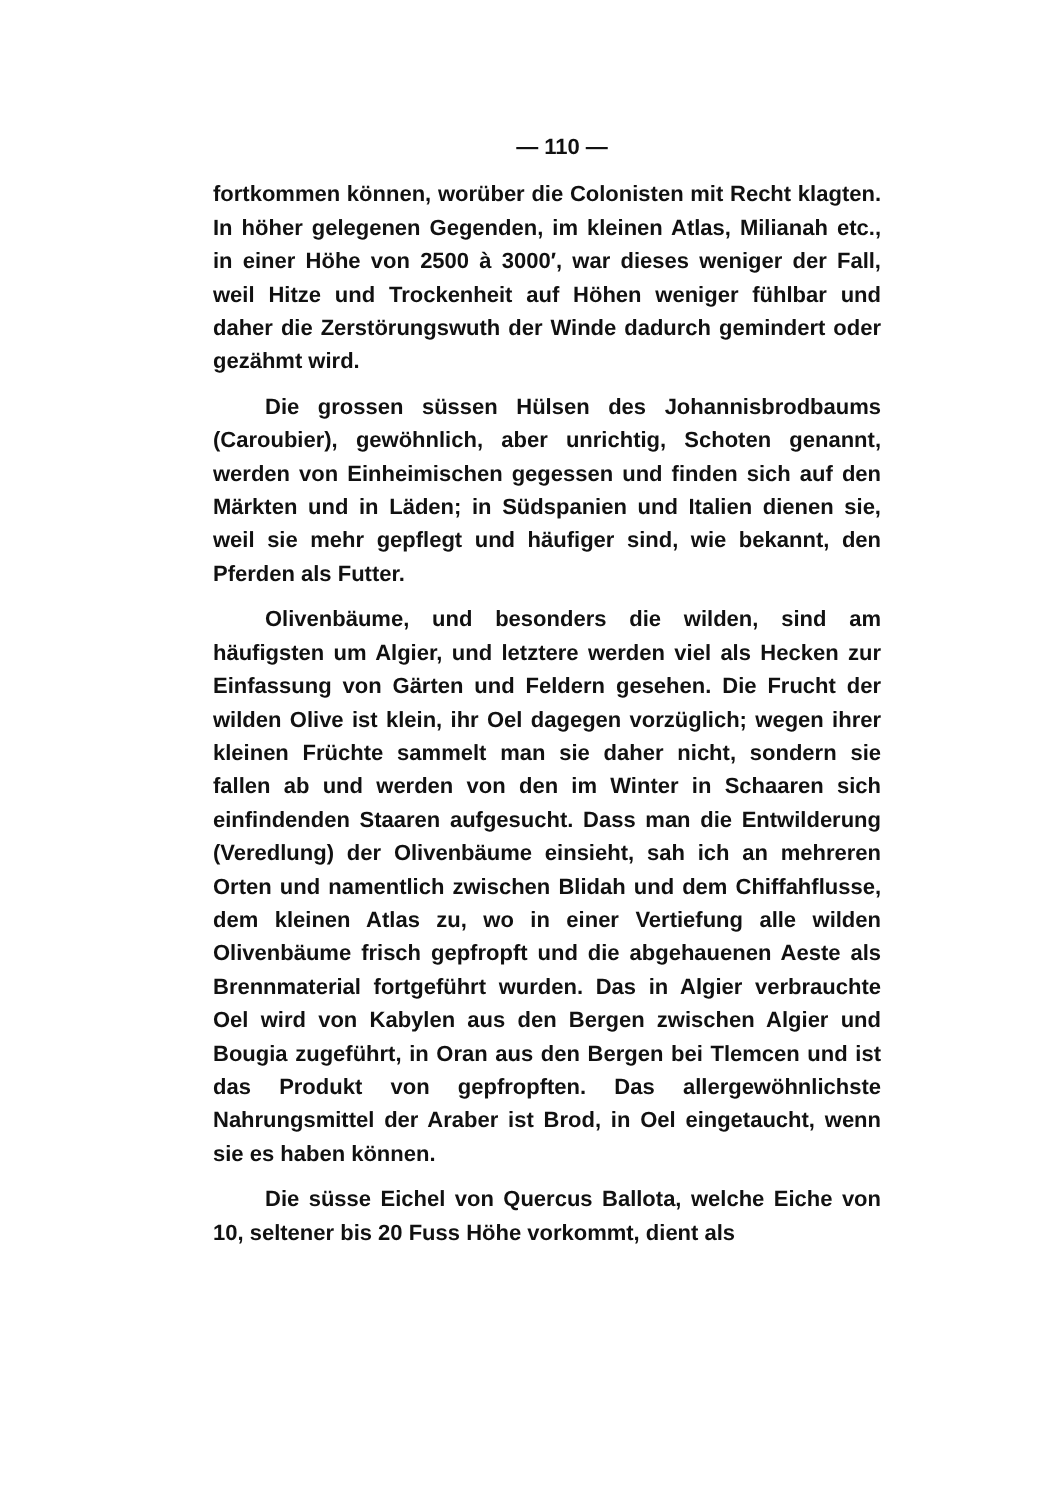— 110 —
fortkommen können, worüber die Colonisten mit Recht klagten. In höher gelegenen Gegenden, im kleinen Atlas, Milianah etc., in einer Höhe von 2500 à 3000′, war dieses weniger der Fall, weil Hitze und Trockenheit auf Höhen weniger fühlbar und daher die Zerstörungswuth der Winde dadurch gemindert oder gezähmt wird.
Die grossen süssen Hülsen des Johannisbrodbaums (Caroubier), gewöhnlich, aber unrichtig, Schoten genannt, werden von Einheimischen gegessen und finden sich auf den Märkten und in Läden; in Südspanien und Italien dienen sie, weil sie mehr gepflegt und häufiger sind, wie bekannt, den Pferden als Futter.
Olivenbäume, und besonders die wilden, sind am häufigsten um Algier, und letztere werden viel als Hecken zur Einfassung von Gärten und Feldern gesehen. Die Frucht der wilden Olive ist klein, ihr Oel dagegen vorzüglich; wegen ihrer kleinen Früchte sammelt man sie daher nicht, sondern sie fallen ab und werden von den im Winter in Schaaren sich einfindenden Staaren aufgesucht. Dass man die Entwilderung (Veredlung) der Olivenbäume einsieht, sah ich an mehreren Orten und namentlich zwischen Blidah und dem Chiffahflusse, dem kleinen Atlas zu, wo in einer Vertiefung alle wilden Olivenbäume frisch gepfropft und die abgehauenen Aeste als Brennmaterial fortgeführt wurden. Das in Algier verbrauchte Oel wird von Kabylen aus den Bergen zwischen Algier und Bougia zugeführt, in Oran aus den Bergen bei Tlemcen und ist das Produkt von gepfropften. Das allergewöhnlichste Nahrungsmittel der Araber ist Brod, in Oel eingetaucht, wenn sie es haben können.
Die süsse Eichel von Quercus Ballota, welche Eiche von 10, seltener bis 20 Fuss Höhe vorkommt, dient als